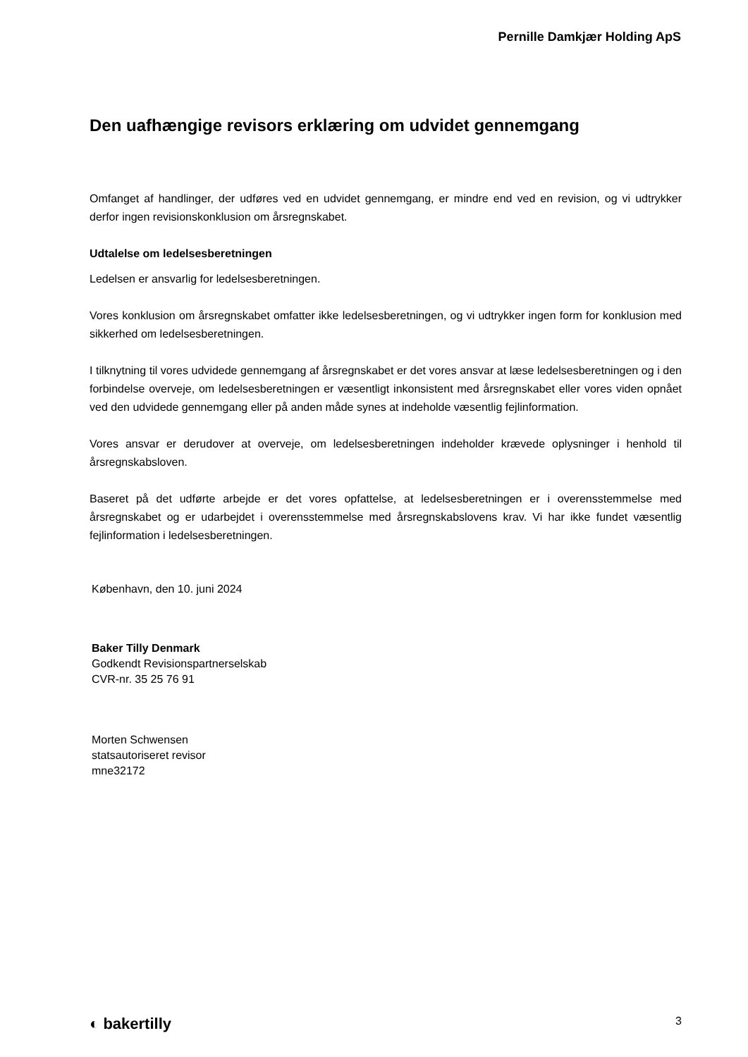Pernille Damkjær Holding ApS
Den uafhængige revisors erklæring om udvidet gennemgang
Omfanget af handlinger, der udføres ved en udvidet gennemgang, er mindre end ved en revision, og vi udtrykker derfor ingen revisionskonklusion om årsregnskabet.
Udtalelse om ledelsesberetningen
Ledelsen er ansvarlig for ledelsesberetningen.
Vores konklusion om årsregnskabet omfatter ikke ledelsesberetningen, og vi udtrykker ingen form for konklusion med sikkerhed om ledelsesberetningen.
I tilknytning til vores udvidede gennemgang af årsregnskabet er det vores ansvar at læse ledelsesberetningen og i den forbindelse overveje, om ledelsesberetningen er væsentligt inkonsistent med årsregnskabet eller vores viden opnået ved den udvidede gennemgang eller på anden måde synes at indeholde væsentlig fejlinformation.
Vores ansvar er derudover at overveje, om ledelsesberetningen indeholder krævede oplysninger i henhold til årsregnskabsloven.
Baseret på det udførte arbejde er det vores opfattelse, at ledelsesberetningen er i overensstemmelse med årsregnskabet og er udarbejdet i overensstemmelse med årsregnskabslovens krav. Vi har ikke fundet væsentlig fejlinformation i ledelsesberetningen.
København, den 10. juni 2024
Baker Tilly Denmark
Godkendt Revisionspartnerselskab
CVR-nr. 35 25 76 91
Morten Schwensen
statsautoriseret revisor
mne32172
◐ bakertilly 3